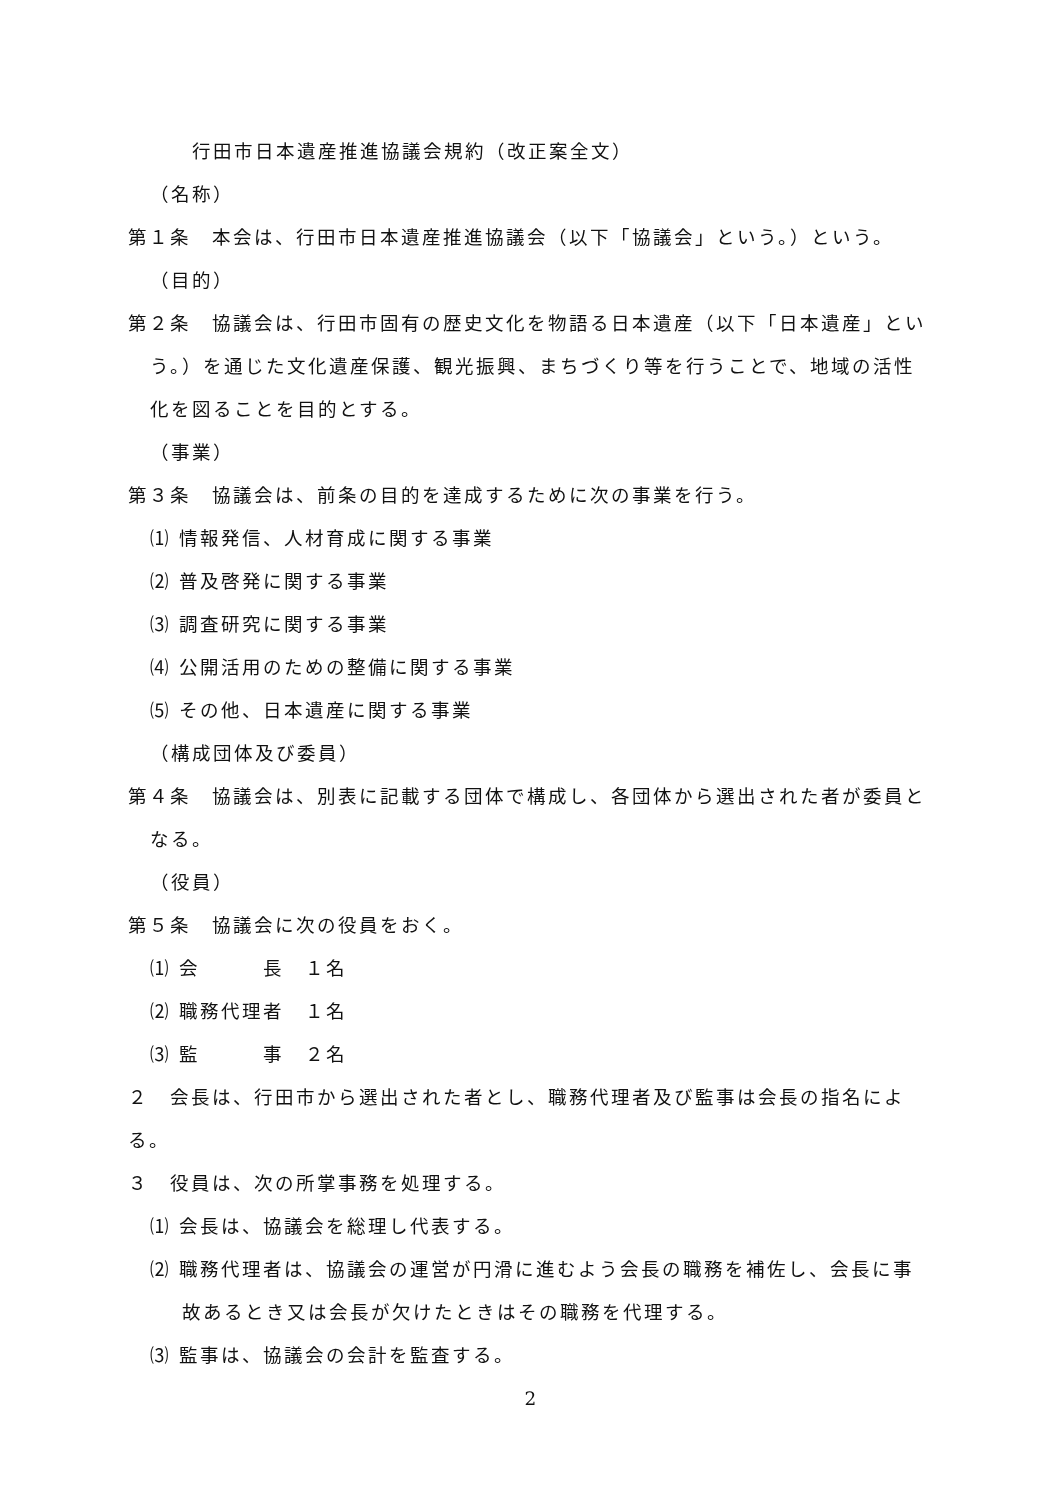行田市日本遺産推進協議会規約（改正案全文）
（名称）
第１条　本会は、行田市日本遺産推進協議会（以下「協議会」という。）という。
（目的）
第２条　協議会は、行田市固有の歴史文化を物語る日本遺産（以下「日本遺産」という。）を通じた文化遺産保護、観光振興、まちづくり等を行うことで、地域の活性化を図ることを目的とする。
（事業）
第３条　協議会は、前条の目的を達成するために次の事業を行う。
⑴ 情報発信、人材育成に関する事業
⑵ 普及啓発に関する事業
⑶ 調査研究に関する事業
⑷ 公開活用のための整備に関する事業
⑸ その他、日本遺産に関する事業
（構成団体及び委員）
第４条　協議会は、別表に記載する団体で構成し、各団体から選出された者が委員となる。
（役員）
第５条　協議会に次の役員をおく。
⑴ 会　　　長　１名
⑵ 職務代理者　１名
⑶ 監　　　事　２名
２　会長は、行田市から選出された者とし、職務代理者及び監事は会長の指名による。
３　役員は、次の所掌事務を処理する。
⑴ 会長は、協議会を総理し代表する。
⑵ 職務代理者は、協議会の運営が円滑に進むよう会長の職務を補佐し、会長に事故あるとき又は会長が欠けたときはその職務を代理する。
⑶ 監事は、協議会の会計を監査する。
2